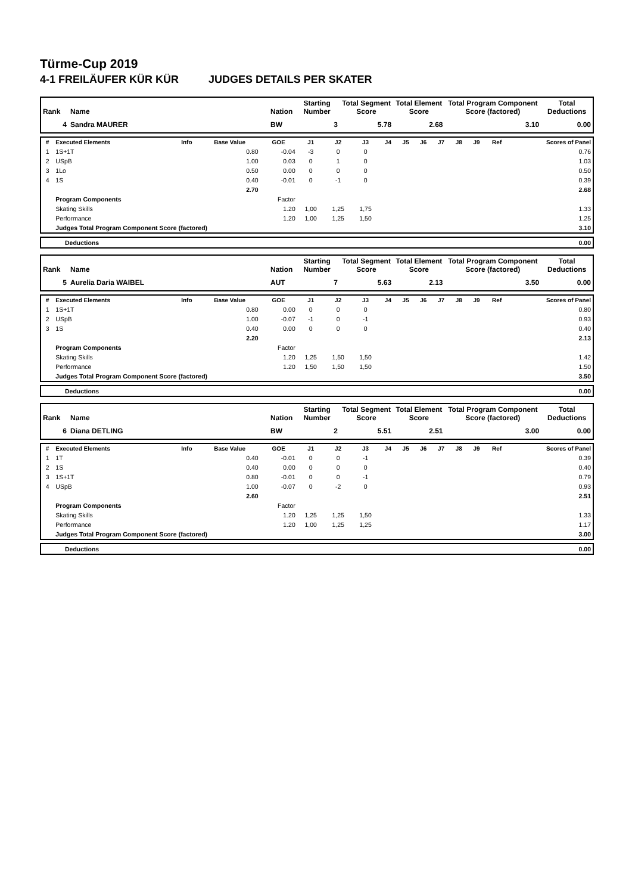Türme-Cup 2019
4-1 FREILÄUFER KÜR KÜR JUDGES DETAILS PER SKATER
| Rank | Name | Nation | Starting Number | Total Segment Score | Total Element Score | Total Program Component Score (factored) | Total Deductions |
| --- | --- | --- | --- | --- | --- | --- | --- |
| 4 | Sandra MAURER | BW | 3 | 5.78 | 2.68 | 3.10 | 0.00 |
| # | Executed Elements | Info | Base Value | GOE | J1 | J2 | J3 | J4 | J5 | J6 | J7 | J8 | J9 | Ref | Scores of Panel |
| --- | --- | --- | --- | --- | --- | --- | --- | --- | --- | --- | --- | --- | --- | --- | --- |
| 1 | 1S+1T | | 0.80 | -0.04 | -3 | 0 | 0 | | | | | | | | 0.76 |
| 2 | USpB | | 1.00 | 0.03 | 0 | 1 | 0 | | | | | | | | 1.03 |
| 3 | 1Lo | | 0.50 | 0.00 | 0 | 0 | 0 | | | | | | | | 0.50 |
| 4 | 1S | | 0.40 | -0.01 | 0 | -1 | 0 | | | | | | | | 0.39 |
| | | | 2.70 | | | | | | | | | | | | 2.68 |
| | Program Components | | | Factor | | | | | | | | | | | |
| | Skating Skills | | | 1.20 | 1,00 | 1,25 | 1,75 | | | | | | | | 1.33 |
| | Performance | | | 1.20 | 1,00 | 1,25 | 1,50 | | | | | | | | 1.25 |
| | Judges Total Program Component Score (factored) | | | | | | | | | | | | | | 3.10 |
| Deductions | 0.00 |
| Rank | Name | Nation | Starting Number | Total Segment Score | Total Element Score | Total Program Component Score (factored) | Total Deductions |
| --- | --- | --- | --- | --- | --- | --- | --- |
| 5 | Aurelia Daria WAIBEL | AUT | 7 | 5.63 | 2.13 | 3.50 | 0.00 |
| # | Executed Elements | Info | Base Value | GOE | J1 | J2 | J3 | J4 | J5 | J6 | J7 | J8 | J9 | Ref | Scores of Panel |
| --- | --- | --- | --- | --- | --- | --- | --- | --- | --- | --- | --- | --- | --- | --- | --- |
| 1 | 1S+1T | | 0.80 | 0.00 | 0 | 0 | 0 | | | | | | | | 0.80 |
| 2 | USpB | | 1.00 | -0.07 | -1 | 0 | -1 | | | | | | | | 0.93 |
| 3 | 1S | | 0.40 | 0.00 | 0 | 0 | 0 | | | | | | | | 0.40 |
| | | | 2.20 | | | | | | | | | | | | 2.13 |
| | Program Components | | | Factor | | | | | | | | | | | |
| | Skating Skills | | | 1.20 | 1,25 | 1,50 | 1,50 | | | | | | | | 1.42 |
| | Performance | | | 1.20 | 1,50 | 1,50 | 1,50 | | | | | | | | 1.50 |
| | Judges Total Program Component Score (factored) | | | | | | | | | | | | | | 3.50 |
| Deductions | 0.00 |
| Rank | Name | Nation | Starting Number | Total Segment Score | Total Element Score | Total Program Component Score (factored) | Total Deductions |
| --- | --- | --- | --- | --- | --- | --- | --- |
| 6 | Diana DETLING | BW | 2 | 5.51 | 2.51 | 3.00 | 0.00 |
| # | Executed Elements | Info | Base Value | GOE | J1 | J2 | J3 | J4 | J5 | J6 | J7 | J8 | J9 | Ref | Scores of Panel |
| --- | --- | --- | --- | --- | --- | --- | --- | --- | --- | --- | --- | --- | --- | --- | --- |
| 1 | 1T | | 0.40 | -0.01 | 0 | 0 | -1 | | | | | | | | 0.39 |
| 2 | 1S | | 0.40 | 0.00 | 0 | 0 | 0 | | | | | | | | 0.40 |
| 3 | 1S+1T | | 0.80 | -0.01 | 0 | 0 | -1 | | | | | | | | 0.79 |
| 4 | USpB | | 1.00 | -0.07 | 0 | -2 | 0 | | | | | | | | 0.93 |
| | | | 2.60 | | | | | | | | | | | | 2.51 |
| | Program Components | | | Factor | | | | | | | | | | | |
| | Skating Skills | | | 1.20 | 1,25 | 1,25 | 1,50 | | | | | | | | 1.33 |
| | Performance | | | 1.20 | 1,00 | 1,25 | 1,25 | | | | | | | | 1.17 |
| | Judges Total Program Component Score (factored) | | | | | | | | | | | | | | 3.00 |
| Deductions | 0.00 |